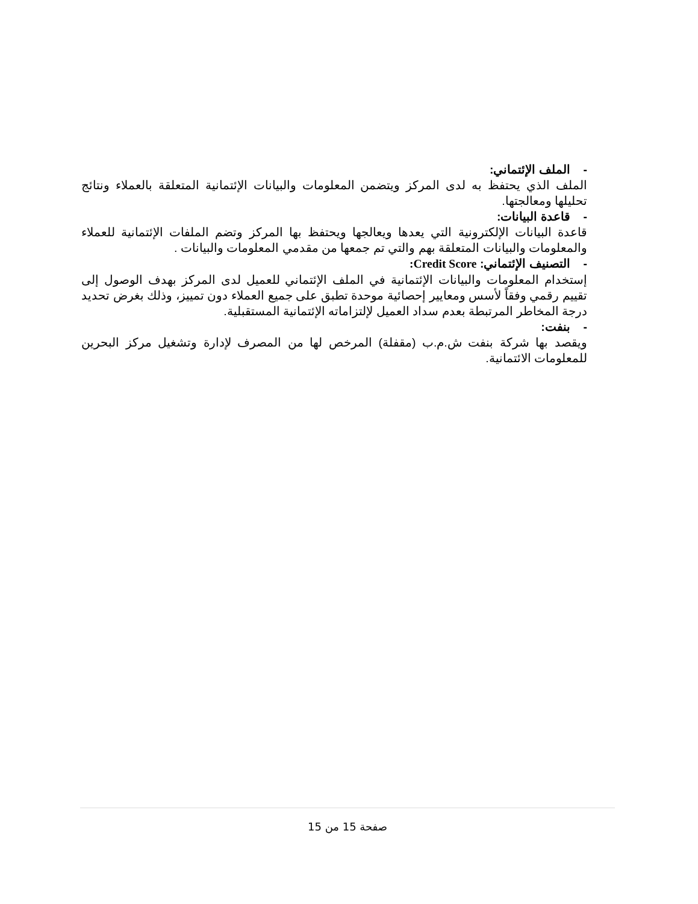- الملف الإئتماني:
الملف الذي يحتفظ به لدى المركز ويتضمن المعلومات والبيانات الإئتمانية المتعلقة بالعملاء ونتائج تحليلها ومعالجتها.
- قاعدة البيانات:
قاعدة البيانات الإلكترونية التي يعدها ويعالجها ويحتفظ بها المركز وتضم الملفات الإئتمانية للعملاء والمعلومات والبيانات المتعلقة بهم والتي تم جمعها من مقدمي المعلومات والبيانات .
- التصنيف الإئتماني: Credit Score:
إستخدام المعلومات والبيانات الإئتمانية في الملف الإئتماني للعميل لدى المركز بهدف الوصول إلى تقييم رقمي وفقاً لأسس ومعايير إحصائية موحدة تطبق على جميع العملاء دون تمييز، وذلك بغرض تحديد درجة المخاطر المرتبطة بعدم سداد العميل لإلتزاماته الإئتمانية المستقبلية.
- بنفت:
ويقصد بها شركة بنفت ش.م.ب (مقفلة) المرخص لها من المصرف لإدارة وتشغيل مركز البحرين للمعلومات الائتمانية.
صفحة 15 من 15